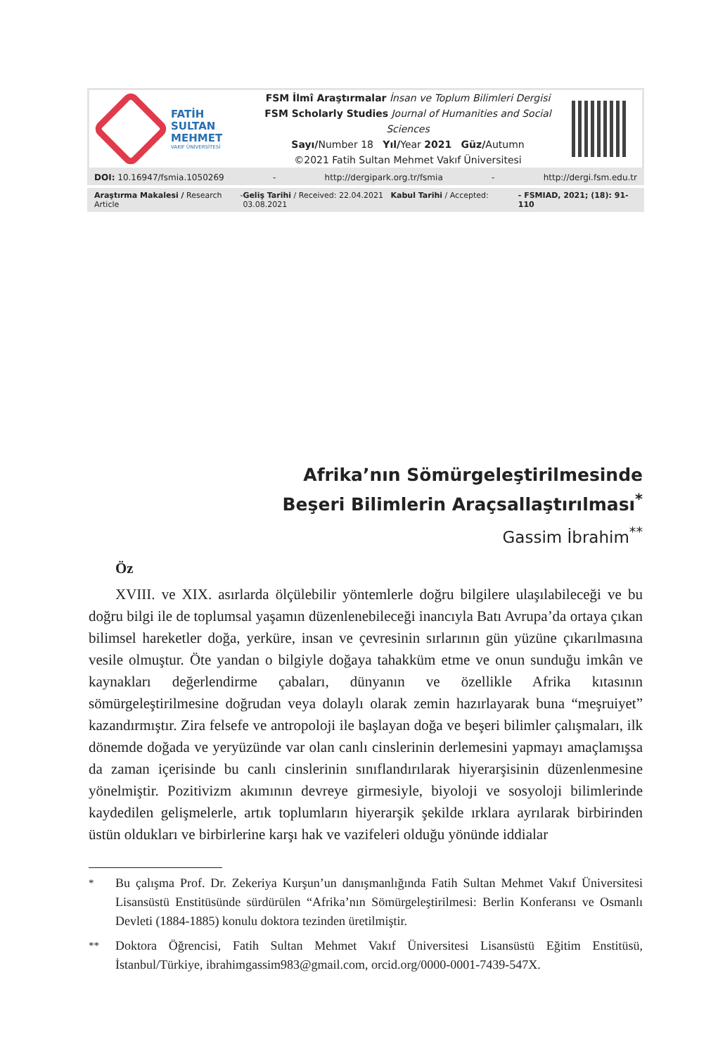FATİH
SULTAN
MEHMET
VAKIF ÜNİVERSİTESİ
FSM İlmî Araştırmalar İnsan ve Toplum Bilimleri Dergisi
FSM Scholarly Studies Journal of Humanities and Social Sciences
Sayı/Number 18 Yıl/Year 2021 Güz/Autumn
©2021 Fatih Sultan Mehmet Vakıf Üniversitesi
DOI: 10.16947/fsmia.1050269 - http://dergipark.org.tr/fsmia - http://dergi.fsm.edu.tr
Araştırma Makalesi / Research Article - Geliş Tarihi / Received: 22.04.2021 Kabul Tarihi / Accepted: 03.08.2021 - FSMIAD, 2021; (18): 91-110
Afrika’nın Sömürgeleştirilmesinde
Beşeri Bilimlerin Araçsallaştırılması<sup>*</sup>
Gassim İbrahim<sup>**</sup>
Öz
XVIII. ve XIX. asırlarda ölçülebilir yöntemlerle doğru bilgilere ulaşılabileceği ve bu doğru bilgi ile de toplumsal yaşamın düzenlenebileceği inancıyla Batı Avrupa’da ortaya çıkan bilimsel hareketler doğa, yerküre, insan ve çevresinin sırlarının gün yüzüne çıkarılmasına vesile olmuştur. Öte yandan o bilgiyle doğaya tahakküm etme ve onun sunduğu imkân ve kaynakları değerlendirme çabaları, dünyanın ve özellikle Afrika kıtasının sömürgeleştirilmesine doğrudan veya dolaylı olarak zemin hazırlayarak buna “meşruiyet” kazandırmıştır. Zira felsefe ve antropoloji ile başlayan doğa ve beşeri bilimler çalışmaları, ilk dönemde doğada ve yeryüzünde var olan canlı cinslerinin derlemesini yapmayı amaçlamışsa da zaman içerisinde bu canlı cinslerinin sınıflandırılarak hiyerarşisinin düzenlenmesine yönelmiştir. Pozitivizm akımının devreye girmesiyle, biyoloji ve sosyoloji bilimlerinde kaydedilen gelişmelerle, artık toplumların hiyerarşik şekilde ırklara ayrılarak birbirinden üstün oldukları ve birbirlerine karşı hak ve vazifeleri olduğu yönünde iddialar
<sup>*</sup> Bu çalışma Prof. Dr. Zekeriya Kurşun’un danışmanlığında Fatih Sultan Mehmet Vakıf Üniversitesi Lisansüstü Enstitüsünde sürdürülen “Afrika’nın Sömürgeleştirilmesi: Berlin Konferansı ve Osmanlı Devleti (1884-1885) konulu doktora tezinden üretilmiştir.
<sup>**</sup> Doktora Öğrencisi, Fatih Sultan Mehmet Vakıf Üniversitesi Lisansüstü Eğitim Enstitüsü, İstanbul/Türkiye, ibrahimgassim983@gmail.com, orcid.org/0000-0001-7439-547X.